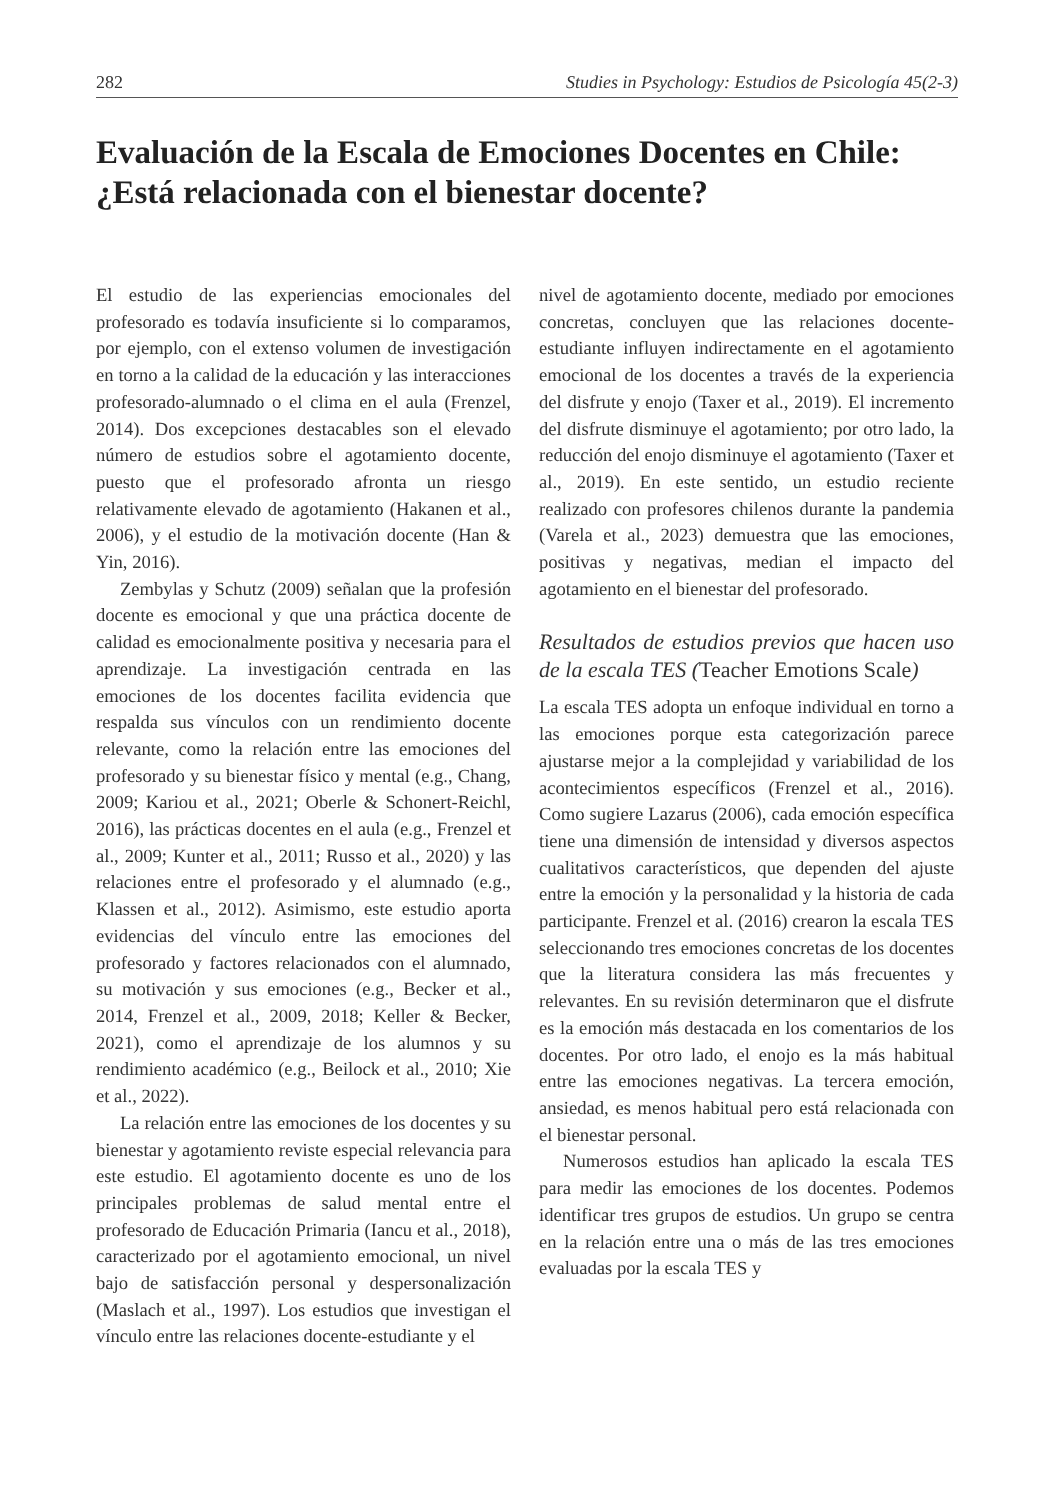282 Studies in Psychology: Estudios de Psicología 45(2-3)
Evaluación de la Escala de Emociones Docentes en Chile: ¿Está relacionada con el bienestar docente?
El estudio de las experiencias emocionales del profesorado es todavía insuficiente si lo comparamos, por ejemplo, con el extenso volumen de investigación en torno a la calidad de la educación y las interacciones profesorado-alumnado o el clima en el aula (Frenzel, 2014). Dos excepciones destacables son el elevado número de estudios sobre el agotamiento docente, puesto que el profesorado afronta un riesgo relativamente elevado de agotamiento (Hakanen et al., 2006), y el estudio de la motivación docente (Han & Yin, 2016).
Zembylas y Schutz (2009) señalan que la profesión docente es emocional y que una práctica docente de calidad es emocionalmente positiva y necesaria para el aprendizaje. La investigación centrada en las emociones de los docentes facilita evidencia que respalda sus vínculos con un rendimiento docente relevante, como la relación entre las emociones del profesorado y su bienestar físico y mental (e.g., Chang, 2009; Kariou et al., 2021; Oberle & Schonert-Reichl, 2016), las prácticas docentes en el aula (e.g., Frenzel et al., 2009; Kunter et al., 2011; Russo et al., 2020) y las relaciones entre el profesorado y el alumnado (e.g., Klassen et al., 2012). Asimismo, este estudio aporta evidencias del vínculo entre las emociones del profesorado y factores relacionados con el alumnado, su motivación y sus emociones (e.g., Becker et al., 2014, Frenzel et al., 2009, 2018; Keller & Becker, 2021), como el aprendizaje de los alumnos y su rendimiento académico (e.g., Beilock et al., 2010; Xie et al., 2022).
La relación entre las emociones de los docentes y su bienestar y agotamiento reviste especial relevancia para este estudio. El agotamiento docente es uno de los principales problemas de salud mental entre el profesorado de Educación Primaria (Iancu et al., 2018), caracterizado por el agotamiento emocional, un nivel bajo de satisfacción personal y despersonalización (Maslach et al., 1997). Los estudios que investigan el vínculo entre las relaciones docente-estudiante y el
nivel de agotamiento docente, mediado por emociones concretas, concluyen que las relaciones docente-estudiante influyen indirectamente en el agotamiento emocional de los docentes a través de la experiencia del disfrute y enojo (Taxer et al., 2019). El incremento del disfrute disminuye el agotamiento; por otro lado, la reducción del enojo disminuye el agotamiento (Taxer et al., 2019). En este sentido, un estudio reciente realizado con profesores chilenos durante la pandemia (Varela et al., 2023) demuestra que las emociones, positivas y negativas, median el impacto del agotamiento en el bienestar del profesorado.
Resultados de estudios previos que hacen uso de la escala TES (Teacher Emotions Scale)
La escala TES adopta un enfoque individual en torno a las emociones porque esta categorización parece ajustarse mejor a la complejidad y variabilidad de los acontecimientos específicos (Frenzel et al., 2016). Como sugiere Lazarus (2006), cada emoción específica tiene una dimensión de intensidad y diversos aspectos cualitativos característicos, que dependen del ajuste entre la emoción y la personalidad y la historia de cada participante. Frenzel et al. (2016) crearon la escala TES seleccionando tres emociones concretas de los docentes que la literatura considera las más frecuentes y relevantes. En su revisión determinaron que el disfrute es la emoción más destacada en los comentarios de los docentes. Por otro lado, el enojo es la más habitual entre las emociones negativas. La tercera emoción, ansiedad, es menos habitual pero está relacionada con el bienestar personal.
Numerosos estudios han aplicado la escala TES para medir las emociones de los docentes. Podemos identificar tres grupos de estudios. Un grupo se centra en la relación entre una o más de las tres emociones evaluadas por la escala TES y